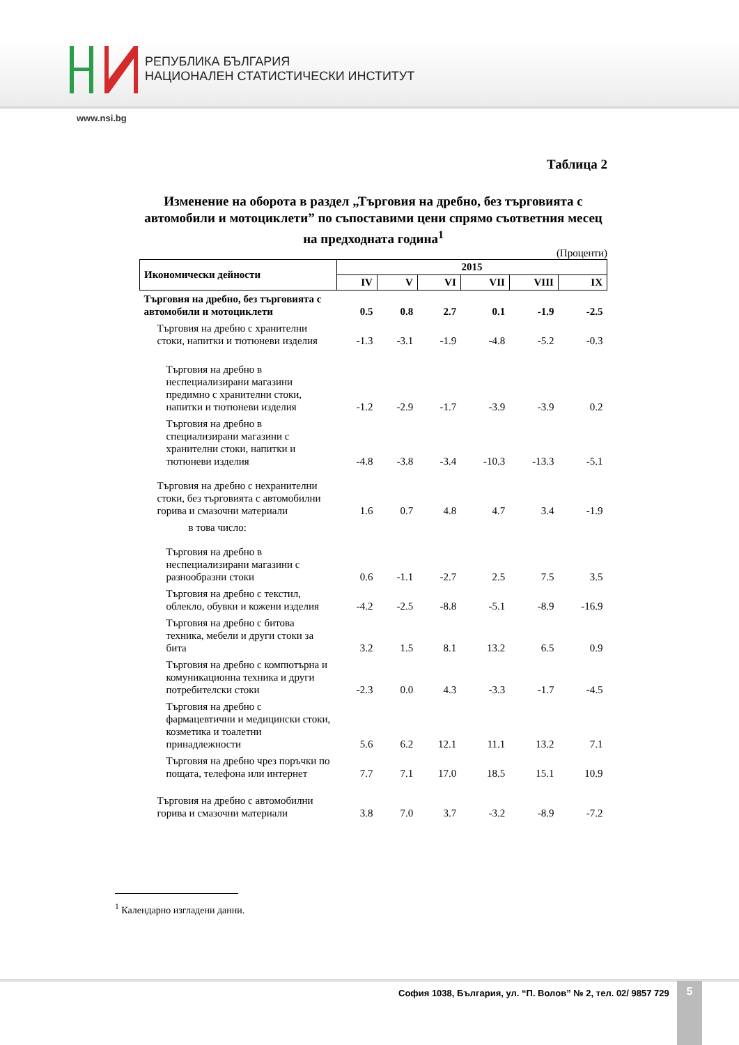РЕПУБЛИКА БЪЛГАРИЯ
НАЦИОНАЛЕН СТАТИСТИЧЕСКИ ИНСТИТУТ
www.nsi.bg
Таблица 2
Изменение на оборота в раздел „Търговия на дребно, без търговията с автомобили и мотоциклети” по съпоставими цени спрямо съответния месец на предходната година<sup>1</sup>
(Проценти)
| Икономически дейности | 2015 | | | | | |
| --- | --- | --- | --- | --- | --- | --- |
| | IV | V | VI | VII | VIII | IX |
| Търговия на дребно, без търговията с автомобили и мотоциклети | 0.5 | 0.8 | 2.7 | 0.1 | -1.9 | -2.5 |
| Търговия на дребно с хранителни стоки, напитки и тютюневи изделия | -1.3 | -3.1 | -1.9 | -4.8 | -5.2 | -0.3 |
| Търговия на дребно в неспециализирани магазини предимно с хранителни стоки, напитки и тютюневи изделия | -1.2 | -2.9 | -1.7 | -3.9 | -3.9 | 0.2 |
| Търговия на дребно в специализирани магазини с хранителни стоки, напитки и тютюневи изделия | -4.8 | -3.8 | -3.4 | -10.3 | -13.3 | -5.1 |
| Търговия на дребно с нехранителни стоки, без търговията с автомобилни горива и смазочни материали | 1.6 | 0.7 | 4.8 | 4.7 | 3.4 | -1.9 |
| в това число: | | | | | | |
| Търговия на дребно в неспециализирани магазини с разнообразни стоки | 0.6 | -1.1 | -2.7 | 2.5 | 7.5 | 3.5 |
| Търговия на дребно с текстил, облекло, обувки и кожени изделия | -4.2 | -2.5 | -8.8 | -5.1 | -8.9 | -16.9 |
| Търговия на дребно с битова техника, мебели и други стоки за бита | 3.2 | 1.5 | 8.1 | 13.2 | 6.5 | 0.9 |
| Търговия на дребно с компютърна и комуникационна техника и други потребителски стоки | -2.3 | 0.0 | 4.3 | -3.3 | -1.7 | -4.5 |
| Търговия на дребно с фармацевтични и медицински стоки, козметика и тоалетни принадлежности | 5.6 | 6.2 | 12.1 | 11.1 | 13.2 | 7.1 |
| Търговия на дребно чрез поръчки по пощата, телефона или интернет | 7.7 | 7.1 | 17.0 | 18.5 | 15.1 | 10.9 |
| Търговия на дребно с автомобилни горива и смазочни материали | 3.8 | 7.0 | 3.7 | -3.2 | -8.9 | -7.2 |
<sup>1</sup> Календарно изгладени данни.
София 1038, България, ул. “П. Волов” № 2, тел. 02/ 9857 729
5